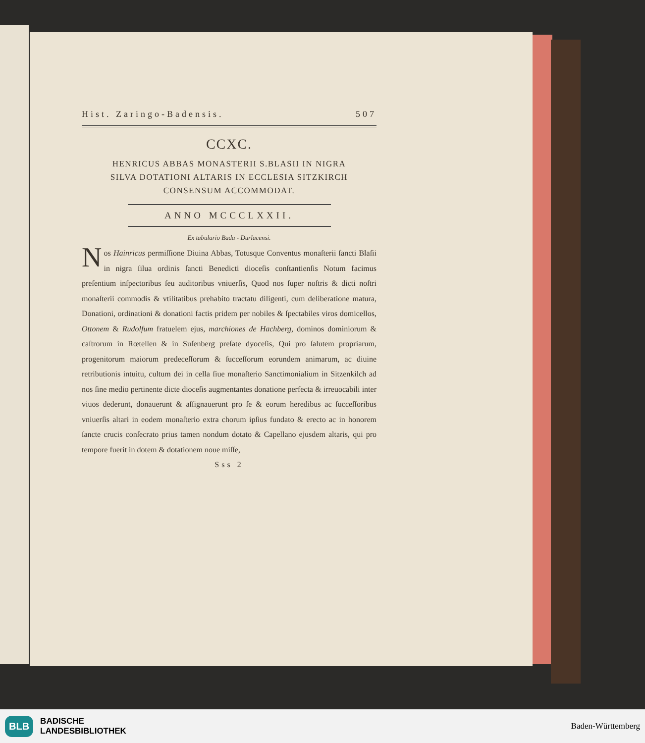Hist. Zaringo-Badensis. 507
CCXC.
HENRICUS ABBAS MONASTERII S.BLASII IN NIGRA
SILVA DOTATIONI ALTARIS IN ECCLESIA SITZKIRCH
CONSENSUM ACCOMMODAT.
ANNO MCCCLXXII.
Ex tabulario Bada - Durlacensi.
Nos Hainricus permiſſione Diuina Abbas, Totusque Conventus monaſterii ſancti Blaſii in nigra ſilua ordinis ſancti Benedicti dioceſis conſtantienſis Notum facimus preſentium inſpectoribus ſeu auditoribus vniuerſis, Quod nos ſuper noſtris & dicti noſtri monaſterii commodis & vtilitatibus prehabito tractatu diligenti, cum deliberatione matura, Donationi, ordinationi & donationi factis pridem per nobiles & ſpectabiles viros domicellos, Ottonem & Rudolfum fratuelem ejus, marchiones de Hachberg, dominos dominiorum & caſtrorum in Rœtellen & in Suſenberg preſate dyoceſis, Qui pro ſalutem propriarum, progenitorum maiorum predeceſſorum & ſucceſſorum eorundem animarum, ac diuine retributionis intuitu, cultum dei in cella ſiue monaſterio Sanctimonialium in Sitzenkilch ad nos ſine medio pertinente dicte dioceſis augmentantes donatione perfecta & irreuocabili inter viuos dederunt, donauerunt & aſſignauerunt pro ſe & eorum heredibus ac ſucceſſoribus vniuerſis altari in eodem monaſterio extra chorum ipſius fundato & erecto ac in honorem ſancte crucis conſecrato prius tamen nondum dotato & Capellano ejusdem altaris, qui pro tempore fuerit in dotem & dotationem noue miſſe,
Sss 2
BLB BADISCHE
LANDESBIBLIOTHEK
Baden-Württemberg